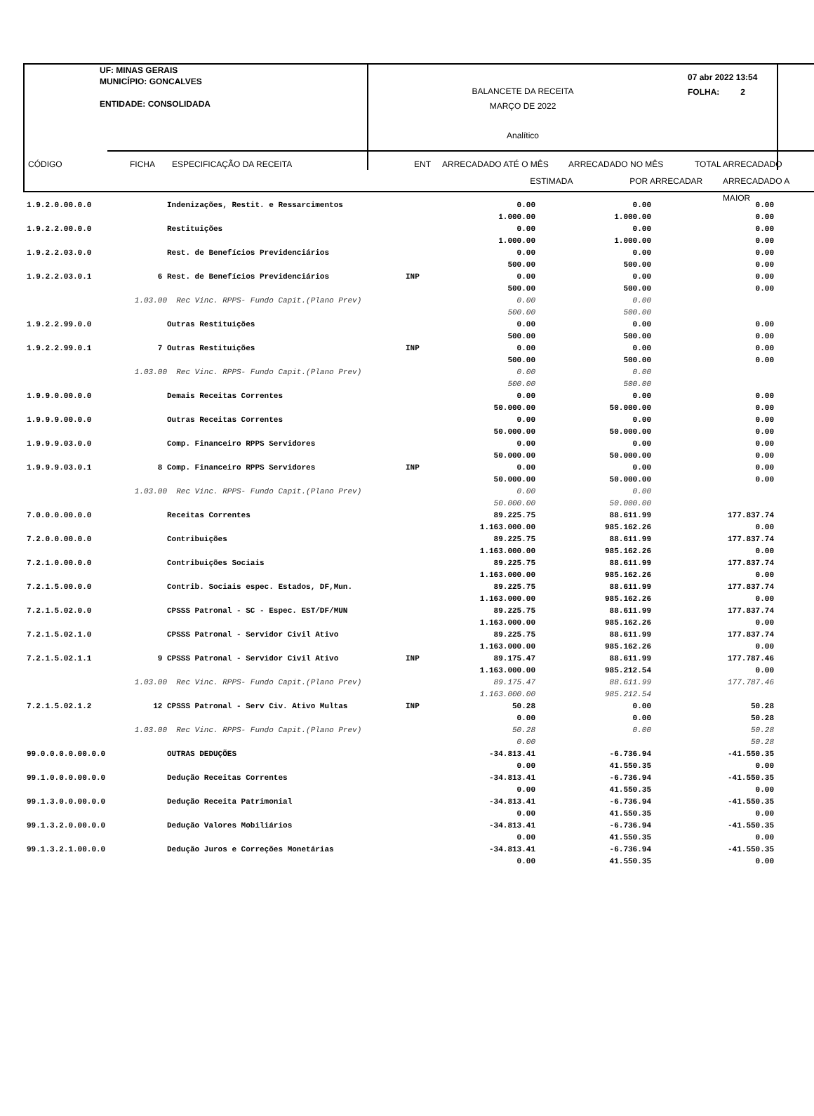UF: MINAS GERAIS
MUNICÍPIO: GONCALVES
ENTIDADE: CONSOLIDADA
BALANCETE DA RECEITA
MARÇO DE 2022
Analítico
07 abr 2022 13:54
FOLHA: 2
CÓDIGO FICHA ESPECIFICAÇÃO DA RECEITA ENT ARRECADADO ATÉ O MÊS ARRECADADO NO MÊS TOTAL ARRECADADO
ESTIMADA POR ARRECADAR ARRECADADO A MAIOR
| 1.9.2.0.00.0.0 | | Indenizações, Restit. e Ressarcimentos | | 0.00 1.000.00 | 0.00 1.000.00 | 0.00 0.00 |
| 1.9.2.2.00.0.0 | | Restituições | | 0.00 1.000.00 | 0.00 1.000.00 | 0.00 0.00 |
| 1.9.2.2.03.0.0 | | Rest. de Benefícios Previdenciários | | 0.00 500.00 | 0.00 500.00 | 0.00 0.00 |
| 1.9.2.2.03.0.1 | 6 | Rest. de Benefícios Previdenciários | INP | 0.00 500.00 | 0.00 500.00 | 0.00 0.00 |
| | 1.03.00 | Rec Vinc. RPPS- Fundo Capit.(Plano Prev) | | 0.00 500.00 | 0.00 500.00 | |
| 1.9.2.2.99.0.0 | | Outras Restituições | | 0.00 500.00 | 0.00 500.00 | 0.00 0.00 |
| 1.9.2.2.99.0.1 | 7 | Outras Restituições | INP | 0.00 500.00 | 0.00 500.00 | 0.00 0.00 |
| | 1.03.00 | Rec Vinc. RPPS- Fundo Capit.(Plano Prev) | | 0.00 500.00 | 0.00 500.00 | |
| 1.9.9.0.00.0.0 | | Demais Receitas Correntes | | 0.00 50.000.00 | 0.00 50.000.00 | 0.00 0.00 |
| 1.9.9.9.00.0.0 | | Outras Receitas Correntes | | 0.00 50.000.00 | 0.00 50.000.00 | 0.00 0.00 |
| 1.9.9.9.03.0.0 | | Comp. Financeiro RPPS Servidores | | 0.00 50.000.00 | 0.00 50.000.00 | 0.00 0.00 |
| 1.9.9.9.03.0.1 | 8 | Comp. Financeiro RPPS Servidores | INP | 0.00 50.000.00 | 0.00 50.000.00 | 0.00 0.00 |
| | 1.03.00 | Rec Vinc. RPPS- Fundo Capit.(Plano Prev) | | 0.00 50.000.00 | 0.00 50.000.00 | |
| 7.0.0.0.00.0.0 | | Receitas Correntes | | 89.225.75 1.163.000.00 | 88.611.99 985.162.26 | 177.837.74 0.00 |
| 7.2.0.0.00.0.0 | | Contribuições | | 89.225.75 1.163.000.00 | 88.611.99 985.162.26 | 177.837.74 0.00 |
| 7.2.1.0.00.0.0 | | Contribuições Sociais | | 89.225.75 1.163.000.00 | 88.611.99 985.162.26 | 177.837.74 0.00 |
| 7.2.1.5.00.0.0 | | Contrib. Sociais espec. Estados, DF,Mun. | | 89.225.75 1.163.000.00 | 88.611.99 985.162.26 | 177.837.74 0.00 |
| 7.2.1.5.02.0.0 | | CPSSS Patronal - SC - Espec. EST/DF/MUN | | 89.225.75 1.163.000.00 | 88.611.99 985.162.26 | 177.837.74 0.00 |
| 7.2.1.5.02.1.0 | | CPSSS Patronal - Servidor Civil Ativo | | 89.225.75 1.163.000.00 | 88.611.99 985.162.26 | 177.837.74 0.00 |
| 7.2.1.5.02.1.1 | 9 | CPSSS Patronal - Servidor Civil Ativo | INP | 89.175.47 1.163.000.00 | 88.611.99 985.212.54 | 177.787.46 0.00 |
| | 1.03.00 | Rec Vinc. RPPS- Fundo Capit.(Plano Prev) | | 89.175.47 1.163.000.00 | 88.611.99 985.212.54 | 177.787.46 |
| 7.2.1.5.02.1.2 | 12 | CPSSS Patronal - Serv Civ. Ativo Multas | INP | 50.28 0.00 | 0.00 0.00 | 50.28 50.28 |
| | 1.03.00 | Rec Vinc. RPPS- Fundo Capit.(Plano Prev) | | 50.28 0.00 | 0.00 | 50.28 50.28 |
| 99.0.0.0.0.00.0.0 | | OUTRAS DEDUÇÕES | | -34.813.41 0.00 | -6.736.94 41.550.35 | -41.550.35 0.00 |
| 99.1.0.0.0.00.0.0 | | Dedução Receitas Correntes | | -34.813.41 0.00 | -6.736.94 41.550.35 | -41.550.35 0.00 |
| 99.1.3.0.0.00.0.0 | | Dedução Receita Patrimonial | | -34.813.41 0.00 | -6.736.94 41.550.35 | -41.550.35 0.00 |
| 99.1.3.2.0.00.0.0 | | Dedução Valores Mobiliários | | -34.813.41 0.00 | -6.736.94 41.550.35 | -41.550.35 0.00 |
| 99.1.3.2.1.00.0.0 | | Dedução Juros e Correções Monetárias | | -34.813.41 0.00 | -6.736.94 41.550.35 | -41.550.35 0.00 |